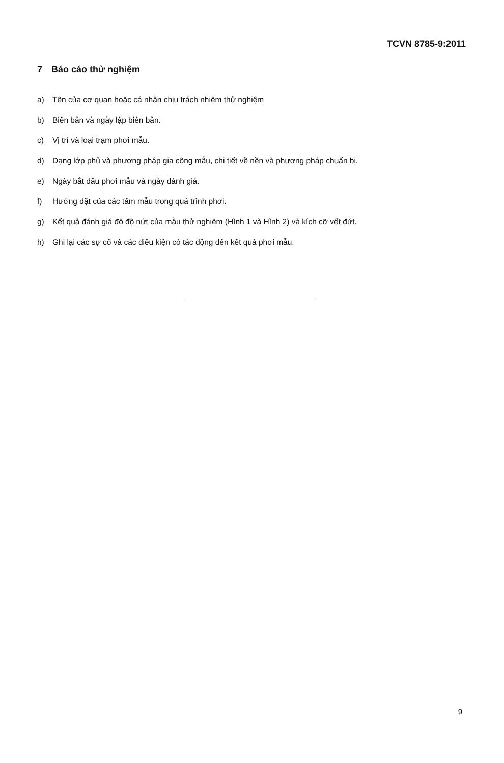TCVN 8785-9:2011
7 Báo cáo thử nghiệm
a) Tên của cơ quan hoặc cá nhân chịu trách nhiệm thử nghiệm
b) Biên bản và ngày lập biên bản.
c) Vị trí và loại trạm phơi mẫu.
d) Dạng lớp phủ và phương pháp gia công mẫu, chi tiết về nền và phương pháp chuẩn bị.
e) Ngày bắt đầu phơi mẫu và ngày đánh giá.
f) Hướng đặt của các tấm mẫu trong quá trình phơi.
g) Kết quả đánh giá độ độ nứt của mẫu thử nghiệm (Hình 1 và Hình 2) và kích cỡ vết đứt.
h) Ghi lại các sự cố và các điều kiện có tác động đến kết quả phơi mẫu.
9